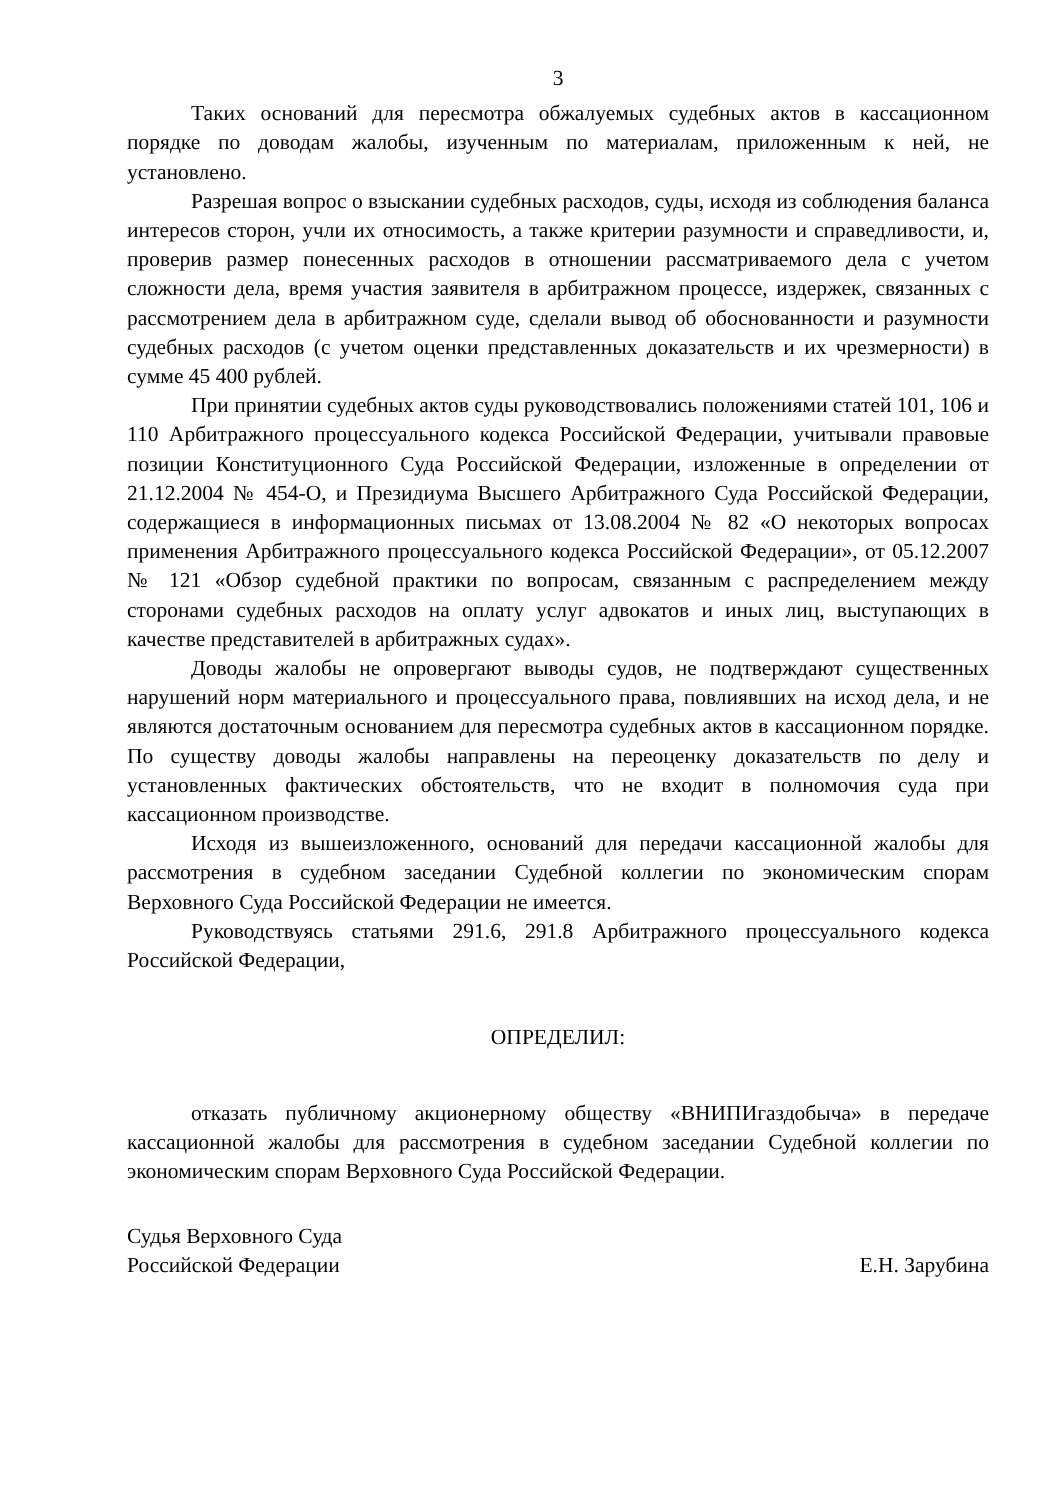3
Таких оснований для пересмотра обжалуемых судебных актов в кассационном порядке по доводам жалобы, изученным по материалам, приложенным к ней, не установлено.
Разрешая вопрос о взыскании судебных расходов, суды, исходя из соблюдения баланса интересов сторон, учли их относимость, а также критерии разумности и справедливости, и, проверив размер понесенных расходов в отношении рассматриваемого дела с учетом сложности дела, время участия заявителя в арбитражном процессе, издержек, связанных с рассмотрением дела в арбитражном суде, сделали вывод об обоснованности и разумности судебных расходов (с учетом оценки представленных доказательств и их чрезмерности) в сумме 45 400 рублей.
При принятии судебных актов суды руководствовались положениями статей 101, 106 и 110 Арбитражного процессуального кодекса Российской Федерации, учитывали правовые позиции Конституционного Суда Российской Федерации, изложенные в определении от 21.12.2004 № 454-О, и Президиума Высшего Арбитражного Суда Российской Федерации, содержащиеся в информационных письмах от 13.08.2004 № 82 «О некоторых вопросах применения Арбитражного процессуального кодекса Российской Федерации», от 05.12.2007 № 121 «Обзор судебной практики по вопросам, связанным с распределением между сторонами судебных расходов на оплату услуг адвокатов и иных лиц, выступающих в качестве представителей в арбитражных судах».
Доводы жалобы не опровергают выводы судов, не подтверждают существенных нарушений норм материального и процессуального права, повлиявших на исход дела, и не являются достаточным основанием для пересмотра судебных актов в кассационном порядке. По существу доводы жалобы направлены на переоценку доказательств по делу и установленных фактических обстоятельств, что не входит в полномочия суда при кассационном производстве.
Исходя из вышеизложенного, оснований для передачи кассационной жалобы для рассмотрения в судебном заседании Судебной коллегии по экономическим спорам Верховного Суда Российской Федерации не имеется.
Руководствуясь статьями 291.6, 291.8 Арбитражного процессуального кодекса Российской Федерации,
ОПРЕДЕЛИЛ:
отказать публичному акционерному обществу «ВНИПИгаздобыча» в передаче кассационной жалобы для рассмотрения в судебном заседании Судебной коллегии по экономическим спорам Верховного Суда Российской Федерации.
Судья Верховного Суда
Российской Федерации
Е.Н. Зарубина